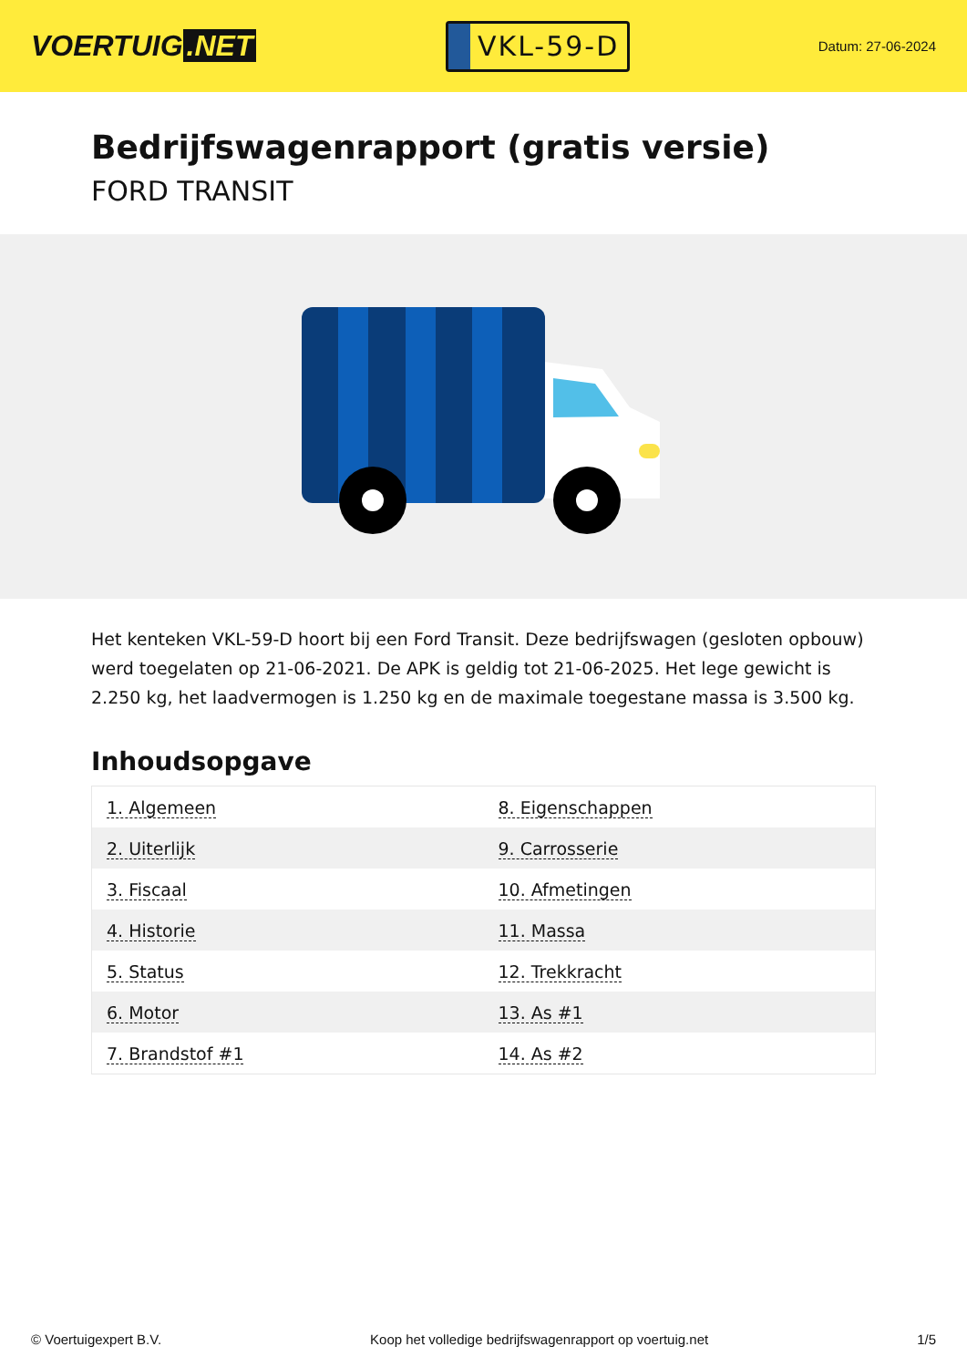VOERTUIG.NET
VKL-59-D
Datum: 27-06-2024
Bedrijfswagenrapport (gratis versie)
FORD TRANSIT
Het kenteken VKL-59-D hoort bij een Ford Transit. Deze bedrijfswagen (gesloten opbouw) werd toegelaten op 21-06-2021. De APK is geldig tot 21-06-2025. Het lege gewicht is 2.250 kg, het laadvermogen is 1.250 kg en de maximale toegestane massa is 3.500 kg.
Inhoudsopgave
| 1. Algemeen | 8. Eigenschappen |
| 2. Uiterlijk | 9. Carrosserie |
| 3. Fiscaal | 10. Afmetingen |
| 4. Historie | 11. Massa |
| 5. Status | 12. Trekkracht |
| 6. Motor | 13. As #1 |
| 7. Brandstof #1 | 14. As #2 |
© Voertuigexpert B.V. Koop het volledige bedrijfswagenrapport op voertuig.net 1/5